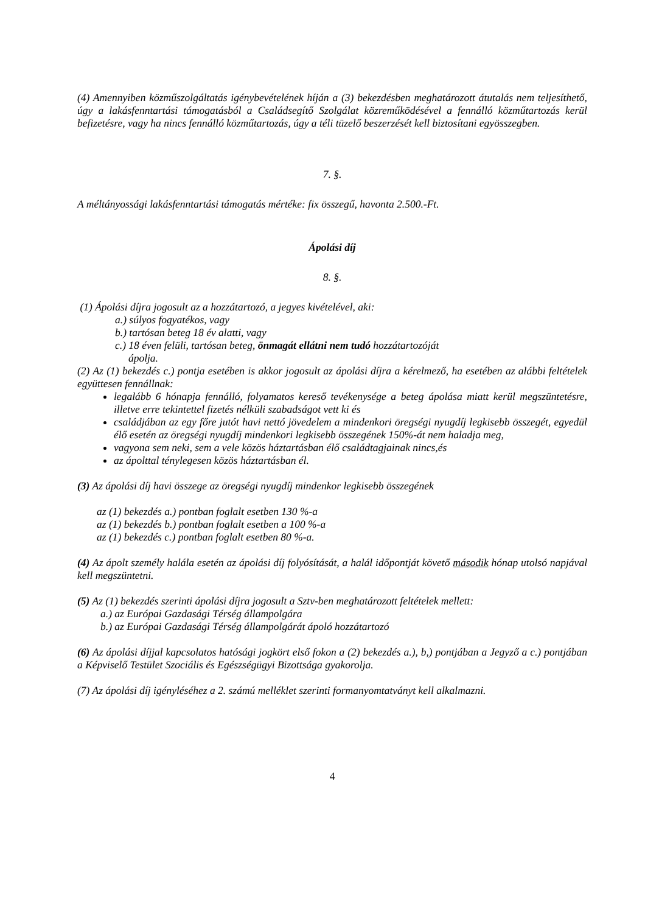(4) Amennyiben közműszolgáltatás igénybevételének híján a (3) bekezdésben meghatározott átutalás nem teljesíthető, úgy a lakásfenntartási támogatásból a Családsegítő Szolgálat közreműködésével a fennálló közműtartozás kerül befizetésre, vagy ha nincs fennálló közműtartozás, úgy a téli tüzelő beszerzését kell biztosítani egyösszegben.
7. §.
A méltányossági lakásfenntartási támogatás mértéke: fix összegű, havonta 2.500.-Ft.
Ápolási díj
8. §.
(1) Ápolási díjra jogosult az a hozzátartozó, a jegyes kivételével, aki:
a.) súlyos fogyatékos, vagy
b.) tartósan beteg 18 év alatti, vagy
c.) 18 éven felüli, tartósan beteg, önmagát ellátni nem tudó hozzátartozóját
ápolja.
(2) Az (1) bekezdés c.) pontja esetében is akkor jogosult az ápolási díjra a kérelmező, ha esetében az alábbi feltételek együttesen fennállnak:
legalább 6 hónapja fennálló, folyamatos kereső tevékenysége a beteg ápolása miatt kerül megszüntetésre, illetve erre tekintettel fizetés nélküli szabadságot vett ki és
családjában az egy főre jutót havi nettó jövedelem a mindenkori öregségi nyugdíj legkisebb összegét, egyedül élő esetén az öregségi nyugdíj mindenkori legkisebb összegének 150%-át nem haladja meg,
vagyona sem neki, sem a vele közös háztartásban élő családtagjainak nincs,és
az ápolttal ténylegesen közös háztartásban él.
(3) Az ápolási díj havi összege az öregségi nyugdíj mindenkor legkisebb összegének
az (1) bekezdés a.) pontban foglalt esetben 130 %-a
az (1) bekezdés b.) pontban foglalt esetben a 100 %-a
az (1) bekezdés c.) pontban foglalt esetben 80 %-a.
(4) Az ápolt személy halála esetén az ápolási díj folyósítását, a halál időpontját követő második hónap utolsó napjával kell megszüntetni.
(5) Az (1) bekezdés szerinti ápolási díjra jogosult a Sztv-ben meghatározott feltételek mellett:
a.) az Európai Gazdasági Térség állampolgára
b.) az Európai Gazdasági Térség állampolgárát ápoló hozzátartozó
(6) Az ápolási díjjal kapcsolatos hatósági jogkört első fokon a (2) bekezdés a.), b,) pontjában a Jegyző a c.) pontjában a Képviselő Testület Szociális és Egészségügyi Bizottsága gyakorolja.
(7) Az ápolási díj igényléséhez a 2. számú melléklet szerinti formanyomtatványt kell alkalmazni.
4